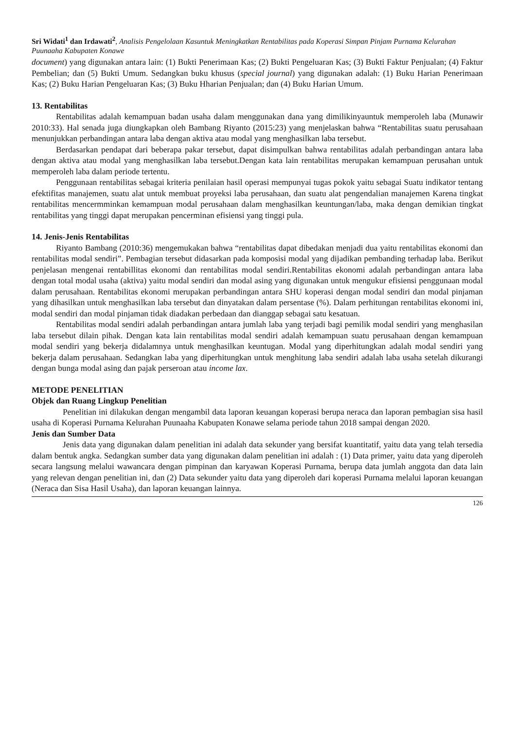Sri Widati<sup>1</sup> dan Irdawati<sup>2</sup>, Analisis Pengelolaan Kasuntuk Meningkatkan Rentabilitas pada Koperasi Simpan Pinjam Purnama Kelurahan Puunaaha Kabupaten Konawe
document) yang digunakan antara lain: (1) Bukti Penerimaan Kas; (2) Bukti Pengeluaran Kas; (3) Bukti Faktur Penjualan; (4) Faktur Pembelian; dan (5) Bukti Umum. Sedangkan buku khusus (special journal) yang digunakan adalah: (1) Buku Harian Penerimaan Kas; (2) Buku Harian Pengeluaran Kas; (3) Buku Hharian Penjualan; dan (4) Buku Harian Umum.
13. Rentabilitas
Rentabilitas adalah kemampuan badan usaha dalam menggunakan dana yang dimilikinyauntuk memperoleh laba (Munawir 2010:33). Hal senada juga diungkapkan oleh Bambang Riyanto (2015:23) yang menjelaskan bahwa “Rentabilitas suatu perusahaan menunjukkan perbandingan antara laba dengan aktiva atau modal yang menghasilkan laba tersebut.
Berdasarkan pendapat dari beberapa pakar tersebut, dapat disimpulkan bahwa rentabilitas adalah perbandingan antara laba dengan aktiva atau modal yang menghasilkan laba tersebut.Dengan kata lain rentabilitas merupakan kemampuan perusahan untuk memperoleh laba dalam periode tertentu.
Penggunaan rentabilitas sebagai kriteria penilaian hasil operasi mempunyai tugas pokok yaitu sebagai Suatu indikator tentang efektifitas manajemen, suatu alat untuk membuat proyeksi laba perusahaan, dan suatu alat pengendalian manajemen Karena tingkat rentabilitas mencermminkan kemampuan modal perusahaan dalam menghasilkan keuntungan/laba, maka dengan demikian tingkat rentabilitas yang tinggi dapat merupakan pencerminan efisiensi yang tinggi pula.
14. Jenis-Jenis Rentabilitas
Riyanto Bambang (2010:36) mengemukakan bahwa “rentabilitas dapat dibedakan menjadi dua yaitu rentabilitas ekonomi dan rentabilitas modal sendiri”. Pembagian tersebut didasarkan pada komposisi modal yang dijadikan pembanding terhadap laba. Berikut penjelasan mengenai rentabillitas ekonomi dan rentabilitas modal sendiri.Rentabilitas ekonomi adalah perbandingan antara laba dengan total modal usaha (aktiva) yaitu modal sendiri dan modal asing yang digunakan untuk mengukur efisiensi penggunaan modal dalam perusahaan. Rentabilitas ekonomi merupakan perbandingan antara SHU koperasi dengan modal sendiri dan modal pinjaman yang dihasilkan untuk menghasilkan laba tersebut dan dinyatakan dalam persentase (%). Dalam perhitungan rentabilitas ekonomi ini, modal sendiri dan modal pinjaman tidak diadakan perbedaan dan dianggap sebagai satu kesatuan.
Rentabilitas modal sendiri adalah perbandingan antara jumlah laba yang terjadi bagi pemilik modal sendiri yang menghasilan laba tersebut dilain pihak. Dengan kata lain rentabilitas modal sendiri adalah kemampuan suatu perusahaan dengan kemampuan modal sendiri yang bekerja didalamnya untuk menghasilkan keuntugan. Modal yang diperhitungkan adalah modal sendiri yang bekerja dalam perusahaan. Sedangkan laba yang diperhitungkan untuk menghitung laba sendiri adalah laba usaha setelah dikurangi dengan bunga modal asing dan pajak perseroan atau income lax.
METODE PENELITIAN
Objek dan Ruang Lingkup Penelitian
Penelitian ini dilakukan dengan mengambil data laporan keuangan koperasi berupa neraca dan laporan pembagian sisa hasil usaha di Koperasi Purnama Kelurahan Puunaaha Kabupaten Konawe selama periode tahun 2018 sampai dengan 2020.
Jenis dan Sumber Data
Jenis data yang digunakan dalam penelitian ini adalah data sekunder yang bersifat kuantitatif, yaitu data yang telah tersedia dalam bentuk angka. Sedangkan sumber data yang digunakan dalam penelitian ini adalah : (1) Data primer, yaitu data yang diperoleh secara langsung melalui wawancara dengan pimpinan dan karyawan Koperasi Purnama, berupa data jumlah anggota dan data lain yang relevan dengan penelitian ini, dan (2) Data sekunder yaitu data yang diperoleh dari koperasi Purnama melalui laporan keuangan (Neraca dan Sisa Hasil Usaha), dan laporan keuangan lainnya.
126